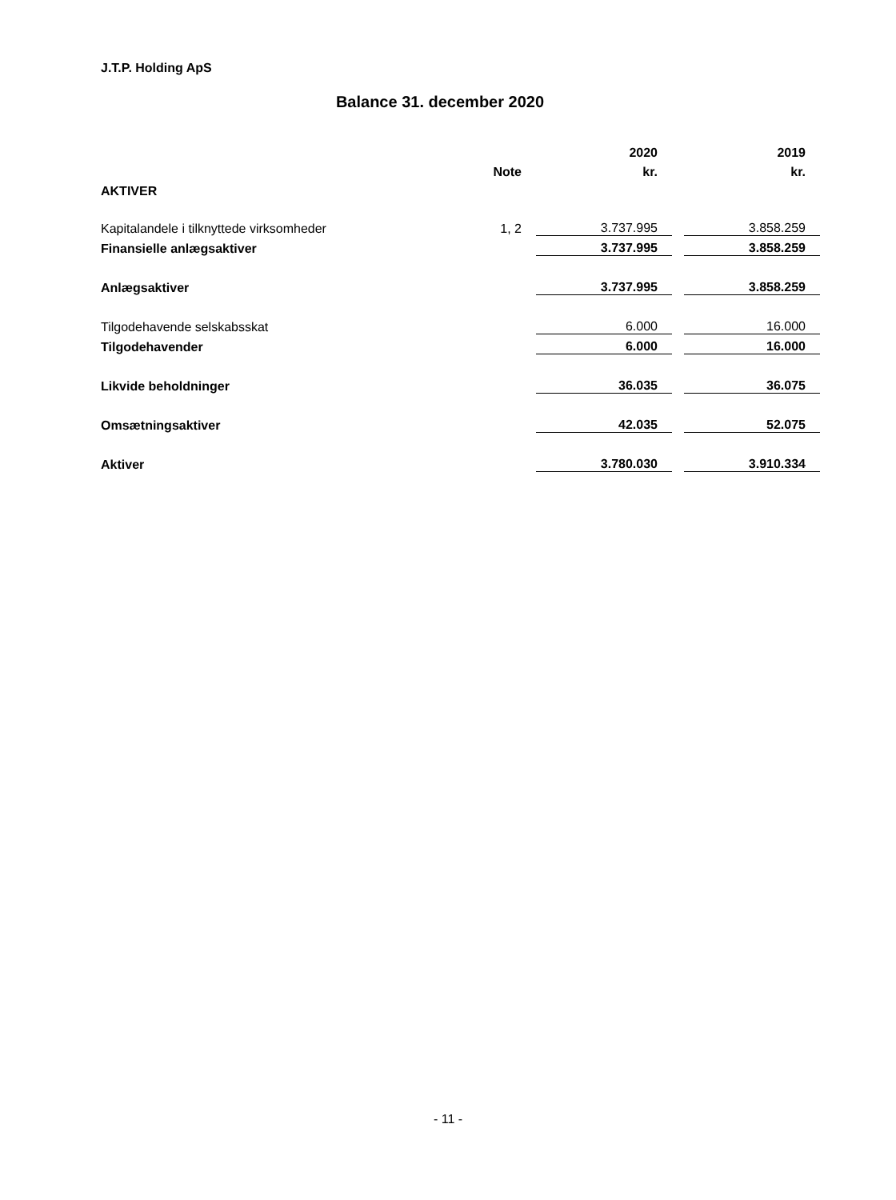J.T.P. Holding ApS
Balance 31. december 2020
| | | | 2020 | | 2019 |
| | Note | | kr. | | kr. |
| AKTIVER | | | | | |
| Kapitalandele i tilknyttede virksomheder | 1, 2 | | 3.737.995 | | 3.858.259 |
| Finansielle anlægsaktiver | | | 3.737.995 | | 3.858.259 |
| Anlægsaktiver | | | 3.737.995 | | 3.858.259 |
| Tilgodehavende selskabsskat | | | 6.000 | | 16.000 |
| Tilgodehavender | | | 6.000 | | 16.000 |
| Likvide beholdninger | | | 36.035 | | 36.075 |
| Omsætningsaktiver | | | 42.035 | | 52.075 |
| Aktiver | | | 3.780.030 | | 3.910.334 |
- 11 -